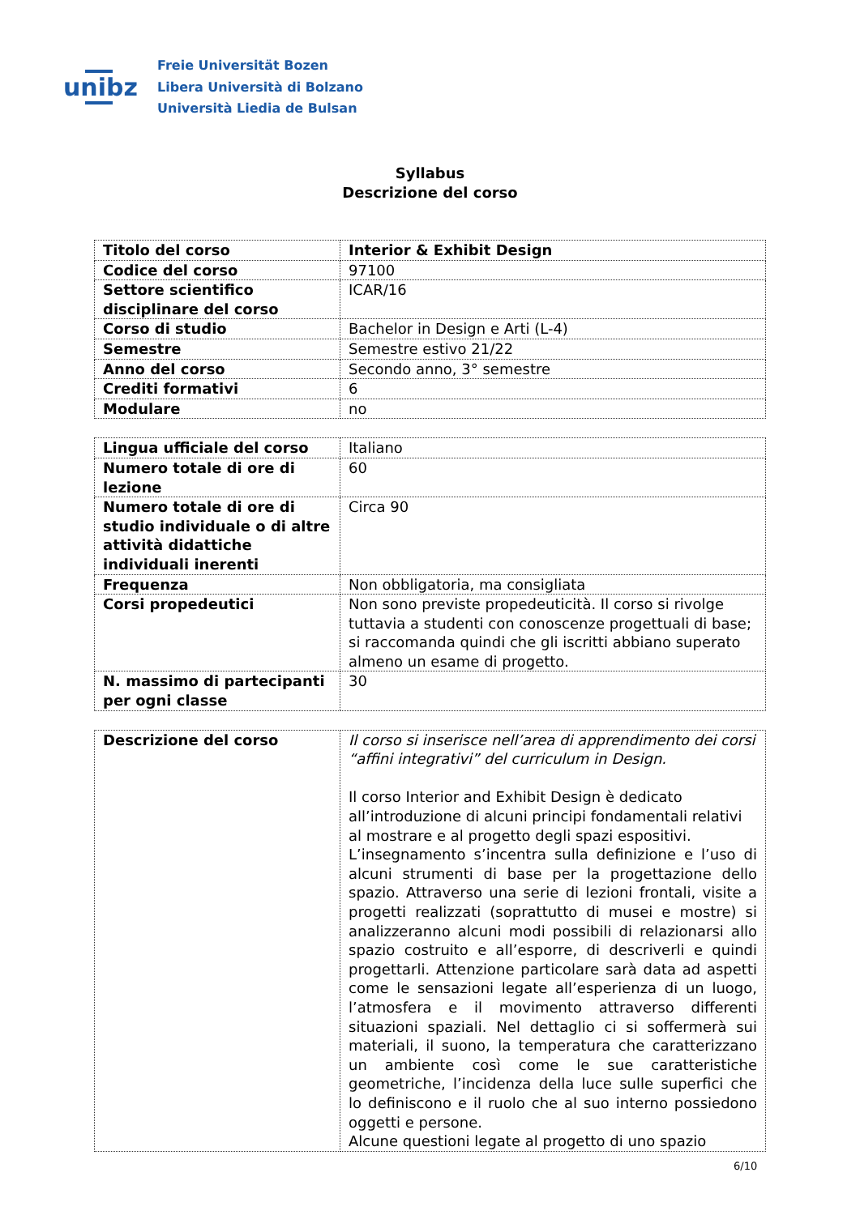unibz
Freie Universität Bozen
Libera Università di Bolzano
Università Liedia de Bulsan
Syllabus
Descrizione del corso
| Titolo del corso | Interior & Exhibit Design |
| Codice del corso | 97100 |
| Settore scientifico disciplinare del corso | ICAR/16 |
| Corso di studio | Bachelor in Design e Arti (L-4) |
| Semestre | Semestre estivo 21/22 |
| Anno del corso | Secondo anno, 3° semestre |
| Crediti formativi | 6 |
| Modulare | no |
| Lingua ufficiale del corso | Italiano |
| Numero totale di ore di lezione | 60 |
| Numero totale di ore di studio individuale o di altre attività didattiche individuali inerenti | Circa 90 |
| Frequenza | Non obbligatoria, ma consigliata |
| Corsi propedeutici | Non sono previste propedeuticità. Il corso si rivolge tuttavia a studenti con conoscenze progettuali di base; si raccomanda quindi che gli iscritti abbiano superato almeno un esame di progetto. |
| N. massimo di partecipanti per ogni classe | 30 |
| Descrizione del corso | Il corso si inserisce nell’area di apprendimento dei corsi “affini integrativi” del curriculum in Design. Il corso Interior and Exhibit Design è dedicato all’introduzione di alcuni principi fondamentali relativi al mostrare e al progetto degli spazi espositivi. L’insegnamento s’incentra sulla definizione e l’uso di alcuni strumenti di base per la progettazione dello spazio. Attraverso una serie di lezioni frontali, visite a progetti realizzati (soprattutto di musei e mostre) si analizzeranno alcuni modi possibili di relazionarsi allo spazio costruito e all’esporre, di descriverli e quindi progettarli. Attenzione particolare sarà data ad aspetti come le sensazioni legate all’esperienza di un luogo, l’atmosfera e il movimento attraverso differenti situazioni spaziali. Nel dettaglio ci si soffermerà sui materiali, il suono, la temperatura che caratterizzano un ambiente così come le sue caratteristiche geometriche, l’incidenza della luce sulle superfici che lo definiscono e il ruolo che al suo interno possiedono oggetti e persone. Alcune questioni legate al progetto di uno spazio |
6/10